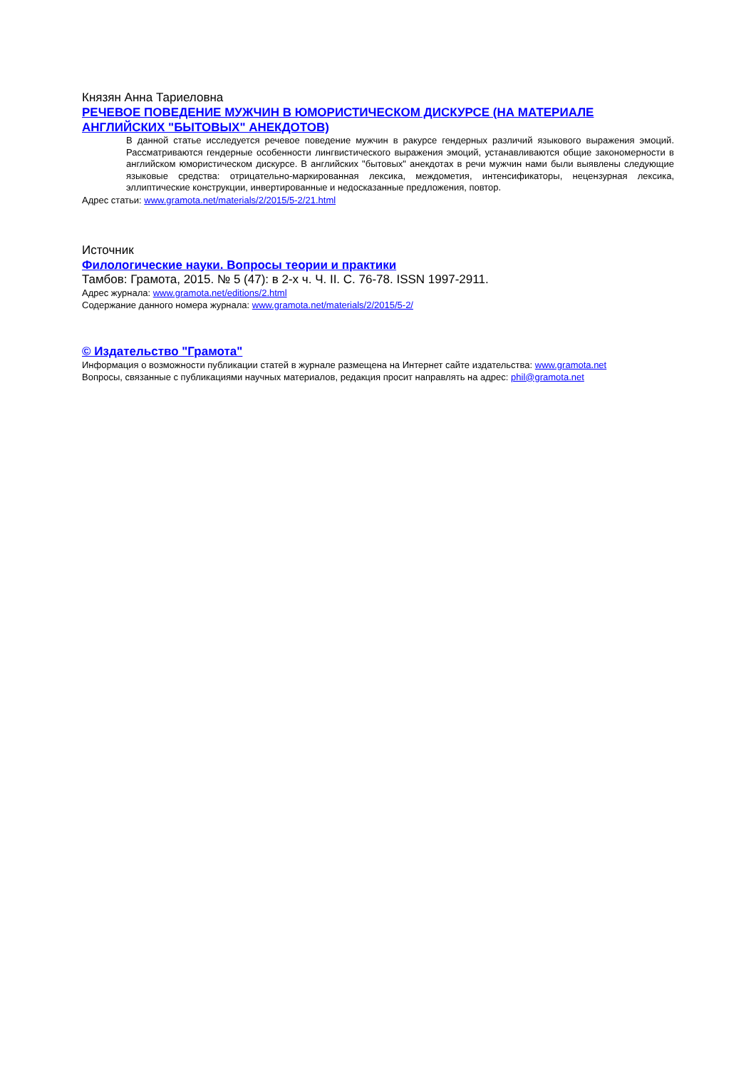Князян Анна Тариеловна
РЕЧЕВОЕ ПОВЕДЕНИЕ МУЖЧИН В ЮМОРИСТИЧЕСКОМ ДИСКУРСЕ (НА МАТЕРИАЛЕ АНГЛИЙСКИХ "БЫТОВЫХ" АНЕКДОТОВ)
В данной статье исследуется речевое поведение мужчин в ракурсе гендерных различий языкового выражения эмоций. Рассматриваются гендерные особенности лингвистического выражения эмоций, устанавливаются общие закономерности в английском юмористическом дискурсе. В английских "бытовых" анекдотах в речи мужчин нами были выявлены следующие языковые средства: отрицательно-маркированная лексика, междометия, интенсификаторы, нецензурная лексика, эллиптические конструкции, инвертированные и недосказанные предложения, повтор.
Адрес статьи: www.gramota.net/materials/2/2015/5-2/21.html
Источник
Филологические науки. Вопросы теории и практики
Тамбов: Грамота, 2015. № 5 (47): в 2-х ч. Ч. II. C. 76-78. ISSN 1997-2911.
Адрес журнала: www.gramota.net/editions/2.html
Содержание данного номера журнала: www.gramota.net/materials/2/2015/5-2/
© Издательство "Грамота"
Информация о возможности публикации статей в журнале размещена на Интернет сайте издательства: www.gramota.net
Вопросы, связанные с публикациями научных материалов, редакция просит направлять на адрес: phil@gramota.net